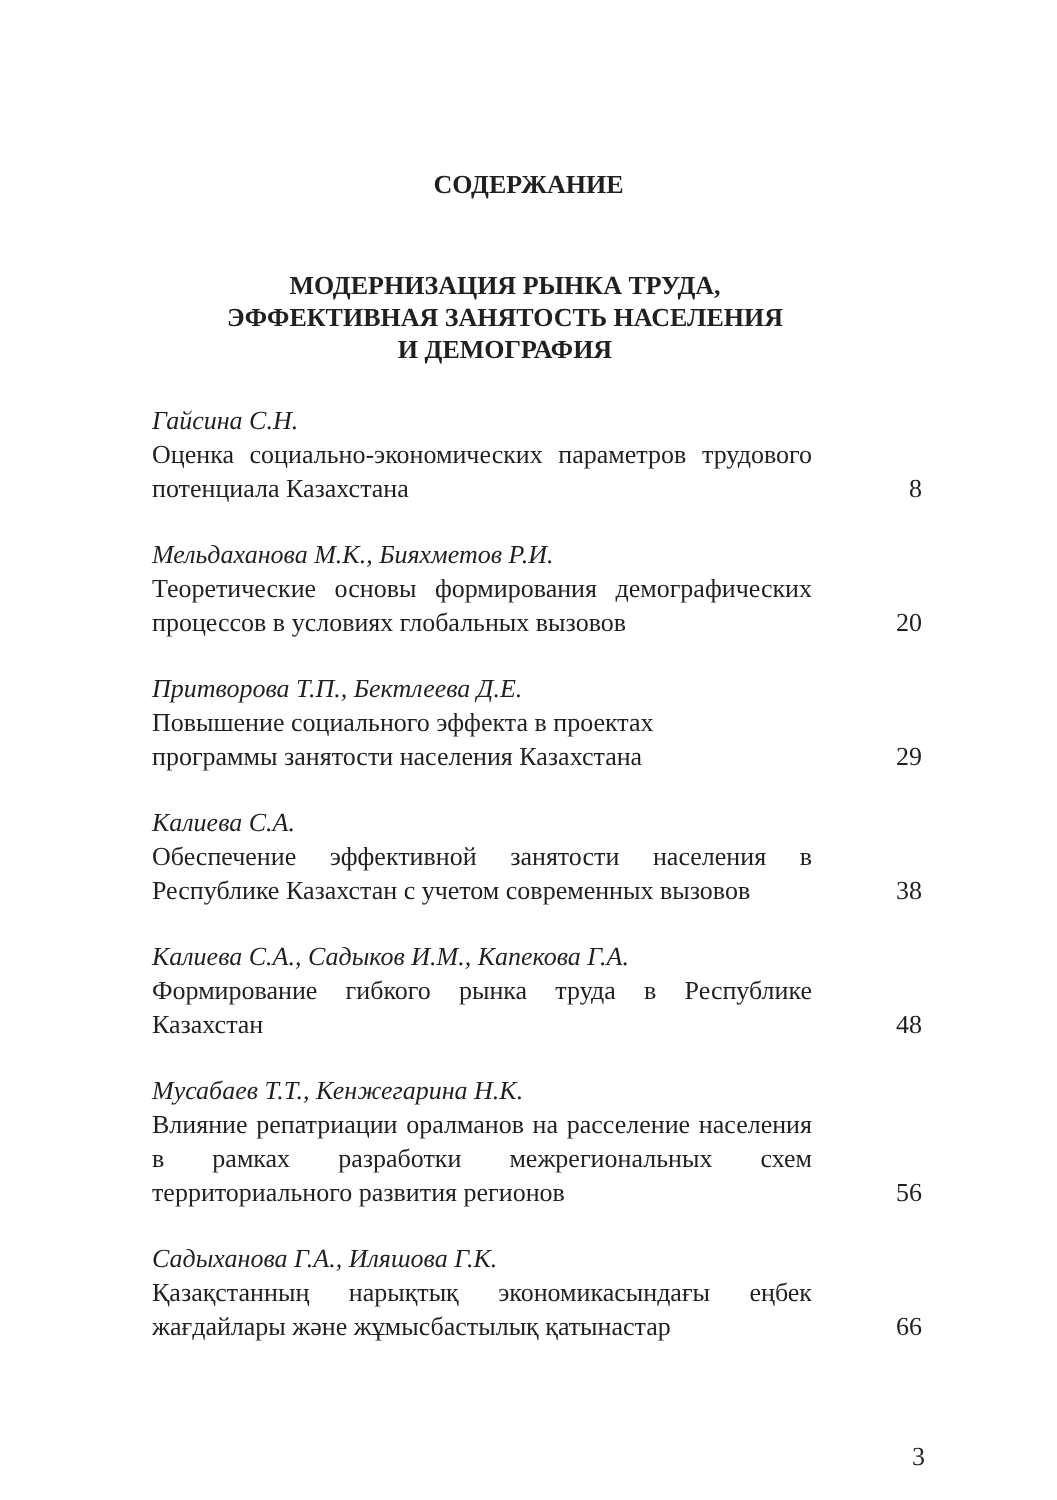СОДЕРЖАНИЕ
МОДЕРНИЗАЦИЯ РЫНКА ТРУДА,
ЭФФЕКТИВНАЯ ЗАНЯТОСТЬ НАСЕЛЕНИЯ
И ДЕМОГРАФИЯ
Гайсина С.Н.
Оценка социально-экономических параметров трудового потенциала Казахстана
8
Мельдаханова М.К., Бияхметов Р.И.
Теоретические основы формирования демографических процессов в условиях глобальных вызовов
20
Притворова Т.П., Бектлеева Д.Е.
Повышение социального эффекта в проектах
программы занятости населения Казахстана
29
Калиева С.А.
Обеспечение эффективной занятости населения в Республике Казахстан с учетом современных вызовов
38
Калиева С.А., Садыков И.М., Капекова Г.А.
Формирование гибкого рынка труда в Республике Казахстан
48
Мусабаев Т.Т., Кенжегарина Н.К.
Влияние репатриации оралманов на расселение населения в рамках разработки межрегиональных схем территориального развития регионов
56
Садыханова Г.А., Иляшова Г.К.
Қазақстанның нарықтық экономикасындағы еңбек жағдайлары және жұмысбастылық қатынастар
66
3